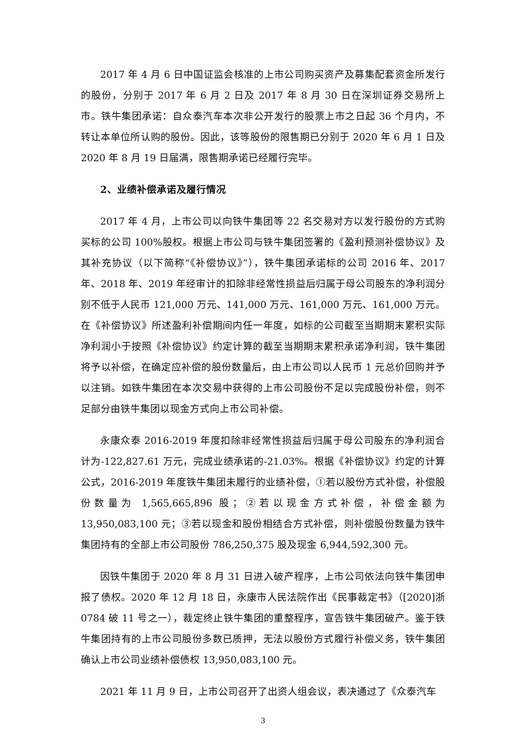2017 年 4 月 6 日中国证监会核准的上市公司购买资产及募集配套资金所发行的股份，分别于 2017 年 6 月 2 日及 2017 年 8 月 30 日在深圳证券交易所上市。铁牛集团承诺：自众泰汽车本次非公开发行的股票上市之日起 36 个月内，不转让本单位所认购的股份。因此，该等股份的限售期已分别于 2020 年 6 月 1 日及 2020 年 8 月 19 日届满，限售期承诺已经履行完毕。
2、业绩补偿承诺及履行情况
2017 年 4 月，上市公司以向铁牛集团等 22 名交易对方以发行股份的方式购买标的公司 100%股权。根据上市公司与铁牛集团签署的《盈利预测补偿协议》及其补充协议（以下简称“《补偿协议》”），铁牛集团承诺标的公司 2016 年、2017 年、2018 年、2019 年经审计的扣除非经常性损益后归属于母公司股东的净利润分别不低于人民币 121,000 万元、141,000 万元、161,000 万元、161,000 万元。在《补偿协议》所述盈利补偿期间内任一年度，如标的公司截至当期期末累积实际净利润小于按照《补偿协议》约定计算的截至当期期末累积承诺净利润，铁牛集团将予以补偿，在确定应补偿的股份数量后，由上市公司以人民币 1 元总价回购并予以注销。如铁牛集团在本次交易中获得的上市公司股份不足以完成股份补偿，则不足部分由铁牛集团以现金方式向上市公司补偿。
永康众泰 2016-2019 年度扣除非经常性损益后归属于母公司股东的净利润合计为-122,827.61 万元，完成业绩承诺的-21.03%。根据《补偿协议》约定的计算公式，2016-2019 年度铁牛集团未履行的业绩补偿，①若以股份方式补偿，补偿股份数量为 1,565,665,896 股；②若以现金方式补偿，补偿金额为 13,950,083,100 元；③若以现金和股份相结合方式补偿，则补偿股份数量为铁牛集团持有的全部上市公司股份 786,250,375 股及现金 6,944,592,300 元。
因铁牛集团于 2020 年 8 月 31 日进入破产程序，上市公司依法向铁牛集团申报了债权。2020 年 12 月 18 日，永康市人民法院作出《民事裁定书》（[2020]浙 0784 破 11 号之一），裁定终止铁牛集团的重整程序，宣告铁牛集团破产。鉴于铁牛集团持有的上市公司股份多数已质押，无法以股份方式履行补偿义务，铁牛集团确认上市公司业绩补偿债权 13,950,083,100 元。
2021 年 11 月 9 日，上市公司召开了出资人组会议，表决通过了《众泰汽车
3